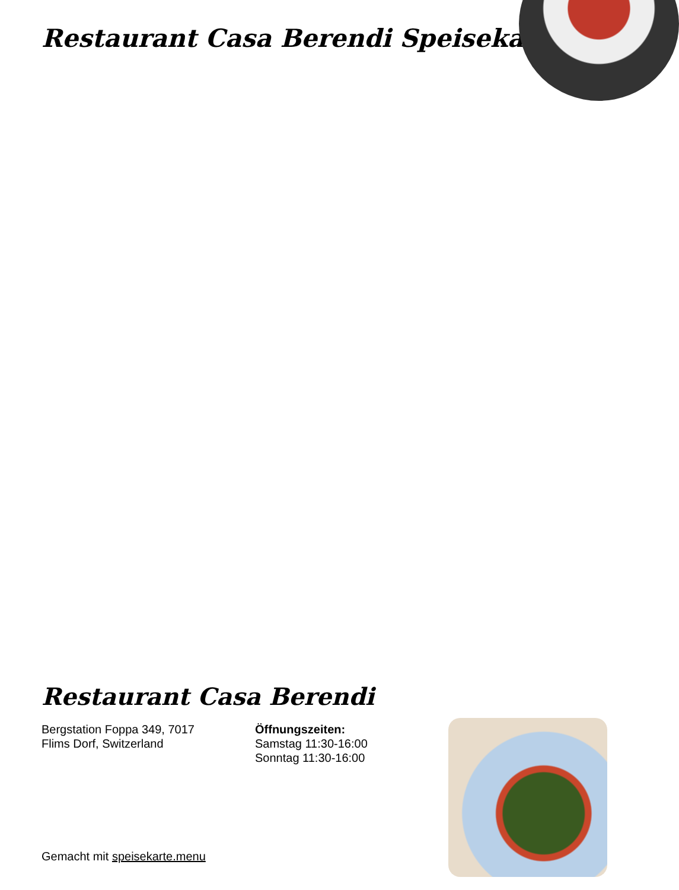Restaurant Casa Berendi Speisekarte
Restaurant Casa Berendi
Bergstation Foppa 349, 7017
Flims Dorf, Switzerland
Öffnungszeiten:
Samstag 11:30-16:00
Sonntag 11:30-16:00
Gemacht mit speisekarte.menu